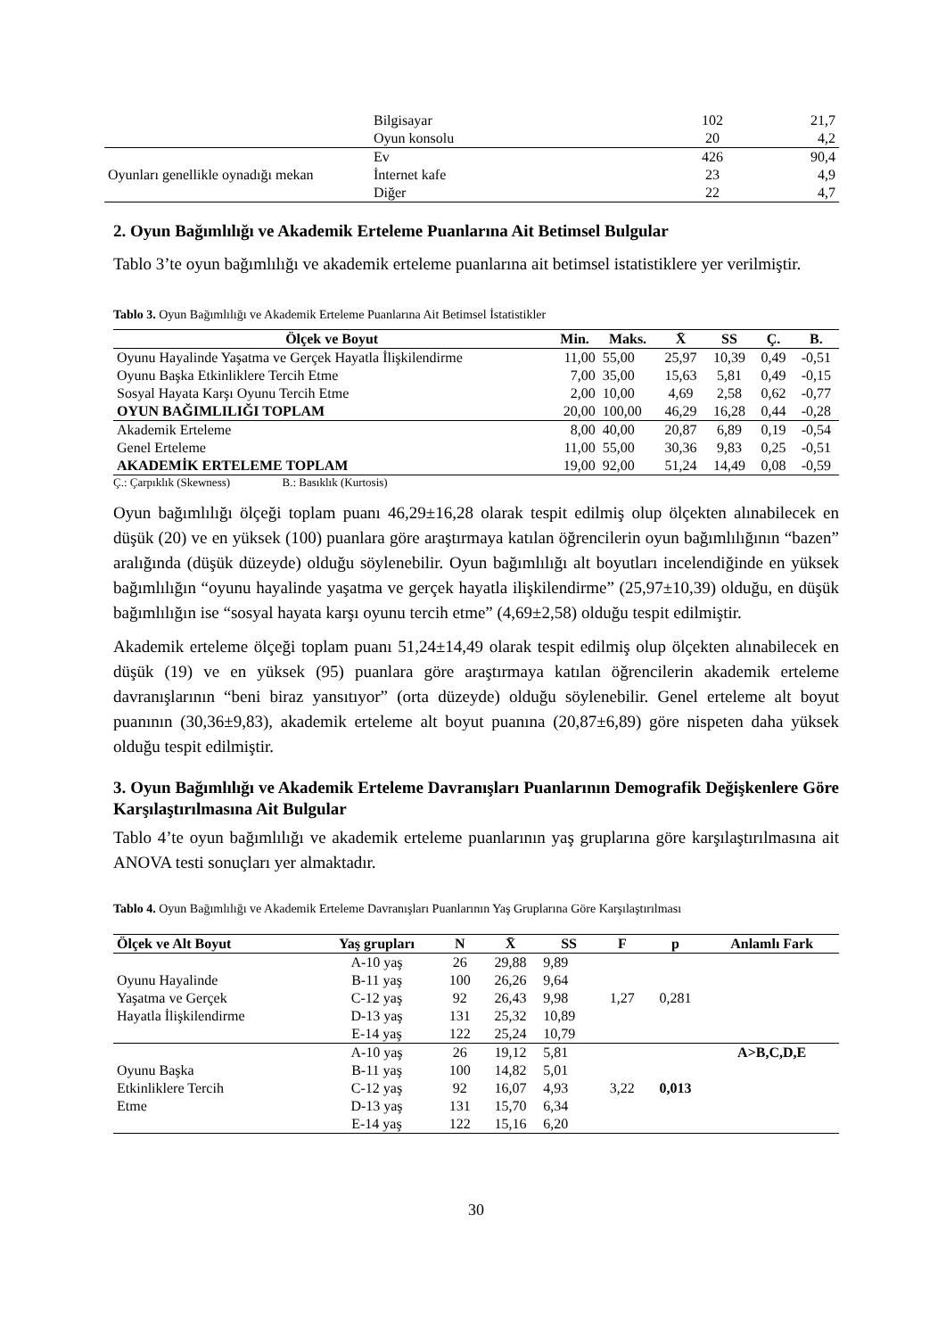| | Bilgisayar | 102 | 21,7 |
| | Oyun konsolu | 20 | 4,2 |
| | Ev | 426 | 90,4 |
| Oyunları genellikle oynadığı mekan | İnternet kafe | 23 | 4,9 |
| | Diğer | 22 | 4,7 |
2. Oyun Bağımlılığı ve Akademik Erteleme Puanlarına Ait Betimsel Bulgular
Tablo 3’te oyun bağımlılığı ve akademik erteleme puanlarına ait betimsel istatistiklere yer verilmiştir.
Tablo 3. Oyun Bağımlılığı ve Akademik Erteleme Puanlarına Ait Betimsel İstatistikler
| Ölçek ve Boyut | Min. | Maks. | X̄ | SS | Ç. | B. |
| --- | --- | --- | --- | --- | --- | --- |
| Oyunu Hayalinde Yaşatma ve Gerçek Hayatla İlişkilendirme | 11,00 | 55,00 | 25,97 | 10,39 | 0,49 | -0,51 |
| Oyunu Başka Etkinliklere Tercih Etme | 7,00 | 35,00 | 15,63 | 5,81 | 0,49 | -0,15 |
| Sosyal Hayata Karşı Oyunu Tercih Etme | 2,00 | 10,00 | 4,69 | 2,58 | 0,62 | -0,77 |
| OYUN BAĞIMLILIĞI TOPLAM | 20,00 | 100,00 | 46,29 | 16,28 | 0,44 | -0,28 |
| Akademik Erteleme | 8,00 | 40,00 | 20,87 | 6,89 | 0,19 | -0,54 |
| Genel Erteleme | 11,00 | 55,00 | 30,36 | 9,83 | 0,25 | -0,51 |
| AKADEMİK ERTELEME TOPLAM | 19,00 | 92,00 | 51,24 | 14,49 | 0,08 | -0,59 |
Ç.: Çarpıklık (Skewness) B.: Basıklık (Kurtosis)
Oyun bağımlılığı ölçeği toplam puanı 46,29±16,28 olarak tespit edilmiş olup ölçekten alınabilecek en düşük (20) ve en yüksek (100) puanlara göre araştırmaya katılan öğrencilerin oyun bağımlılığının “bazen” aralığında (düşük düzeyde) olduğu söylenebilir. Oyun bağımlılığı alt boyutları incelendiğinde en yüksek bağımlılığın “oyunu hayalinde yaşatma ve gerçek hayatla ilişkilendirme” (25,97±10,39) olduğu, en düşük bağımlılığın ise “sosyal hayata karşı oyunu tercih etme” (4,69±2,58) olduğu tespit edilmiştir.
Akademik erteleme ölçeği toplam puanı 51,24±14,49 olarak tespit edilmiş olup ölçekten alınabilecek en düşük (19) ve en yüksek (95) puanlara göre araştırmaya katılan öğrencilerin akademik erteleme davranışlarının “beni biraz yansıtıyor” (orta düzeyde) olduğu söylenebilir. Genel erteleme alt boyut puanının (30,36±9,83), akademik erteleme alt boyut puanına (20,87±6,89) göre nispeten daha yüksek olduğu tespit edilmiştir.
3. Oyun Bağımlılığı ve Akademik Erteleme Davranışları Puanlarının Demografik Değişkenlere Göre Karşılaştırılmasına Ait Bulgular
Tablo 4’te oyun bağımlılığı ve akademik erteleme puanlarının yaş gruplarına göre karşılaştırılmasına ait ANOVA testi sonuçları yer almaktadır.
Tablo 4. Oyun Bağımlılığı ve Akademik Erteleme Davranışları Puanlarının Yaş Gruplarına Göre Karşılaştırılması
| Ölçek ve Alt Boyut | Yaş grupları | N | X̄ | SS | F | p | Anlamlı Fark |
| --- | --- | --- | --- | --- | --- | --- | --- |
| Oyunu Hayalinde Yaşatma ve Gerçek Hayatla İlişkilendirme | A-10 yaş | 26 | 29,88 | 9,89 | 1,27 | 0,281 | |
| | B-11 yaş | 100 | 26,26 | 9,64 | | | |
| | C-12 yaş | 92 | 26,43 | 9,98 | | | |
| | D-13 yaş | 131 | 25,32 | 10,89 | | | |
| | E-14 yaş | 122 | 25,24 | 10,79 | | | |
| Oyunu Başka Etkinliklere Tercih Etme | A-10 yaş | 26 | 19,12 | 5,81 | 3,22 | 0,013 | A>B,C,D,E |
| | B-11 yaş | 100 | 14,82 | 5,01 | | | |
| | C-12 yaş | 92 | 16,07 | 4,93 | | | |
| | D-13 yaş | 131 | 15,70 | 6,34 | | | |
| | E-14 yaş | 122 | 15,16 | 6,20 | | | |
30